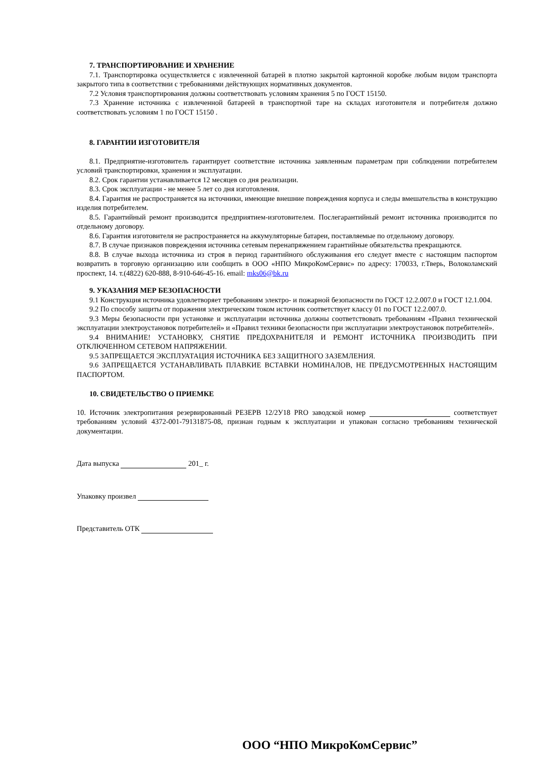7. ТРАНСПОРТИРОВАНИЕ И ХРАНЕНИЕ
7.1. Транспортировка осуществляется с извлеченной батарей в плотно закрытой картонной коробке любым видом транспорта закрытого типа в соответствии с требованиями действующих нормативных документов.
7.2 Условия транспортирования должны соответствовать условиям хранения 5 по ГОСТ 15150.
7.3 Хранение источника с извлеченной батареей в транспортной таре на складах изготовителя и потребителя должно соответствовать условиям 1 по ГОСТ 15150 .
8. ГАРАНТИИ ИЗГОТОВИТЕЛЯ
8.1. Предприятие-изготовитель гарантирует соответствие источника заявленным параметрам при соблюдении потребителем условий транспортировки, хранения и эксплуатации.
8.2. Срок гарантии устанавливается 12 месяцев со дня реализации.
8.3. Срок эксплуатации - не менее 5 лет со дня изготовления.
8.4. Гарантия не распространяется на источники, имеющие внешние повреждения корпуса и следы вмешательства в конструкцию изделия потребителем.
8.5. Гарантийный ремонт производится предприятием-изготовителем. Послегарантийный ремонт источника производится по отдельному договору.
8.6. Гарантия изготовителя не распространяется на аккумуляторные батареи, поставляемые по отдельному договору.
8.7. В случае признаков повреждения источника сетевым перенапряжением гарантийные обязательства прекращаются.
8.8. В случае выхода источника из строя в период гарантийного обслуживания его следует вместе с настоящим паспортом возвратить в торговую организацию или сообщить в ООО «НПО МикроКомСервис» по адресу: 170033, г.Тверь, Волоколамский проспект, 14. т.(4822) 620-888, 8-910-646-45-16. email: mks06@bk.ru
9. УКАЗАНИЯ МЕР БЕЗОПАСНОСТИ
9.1 Конструкция источника удовлетворяет требованиям электро- и пожарной безопасности по ГОСТ 12.2.007.0 и ГОСТ 12.1.004.
9.2 По способу защиты от поражения электрическим током источник соответствует классу 01 по ГОСТ 12.2.007.0.
9.3 Меры безопасности при установке и эксплуатации источника должны соответствовать требованиям «Правил технической эксплуатации электроустановок потребителей» и «Правил техники безопасности при эксплуатации электроустановок потребителей».
9.4 ВНИМАНИЕ! УСТАНОВКУ, СНЯТИЕ ПРЕДОХРАНИТЕЛЯ И РЕМОНТ ИСТОЧНИКА ПРОИЗВОДИТЬ ПРИ ОТКЛЮЧЕННОМ СЕТЕВОМ НАПРЯЖЕНИИ.
9.5 ЗАПРЕЩАЕТСЯ ЭКСПЛУАТАЦИЯ ИСТОЧНИКА БЕЗ ЗАЩИТНОГО ЗАЗЕМЛЕНИЯ.
9.6 ЗАПРЕЩАЕТСЯ УСТАНАВЛИВАТЬ ПЛАВКИЕ ВСТАВКИ НОМИНАЛОВ, НЕ ПРЕДУСМОТРЕННЫХ НАСТОЯЩИМ ПАСПОРТОМ.
10. СВИДЕТЕЛЬСТВО О ПРИЕМКЕ
10. Источник электропитания резервированный РЕЗЕРВ 12/2У18 PRO заводской номер соответствует требованиям условий 4372-001-79131875-08, признан годным к эксплуатации и упакован согласно требованиям технической документации.
Дата выпуска 201_ г.
Упаковку произвел
Представитель ОТК
ООО “НПО МикроКомСервис”